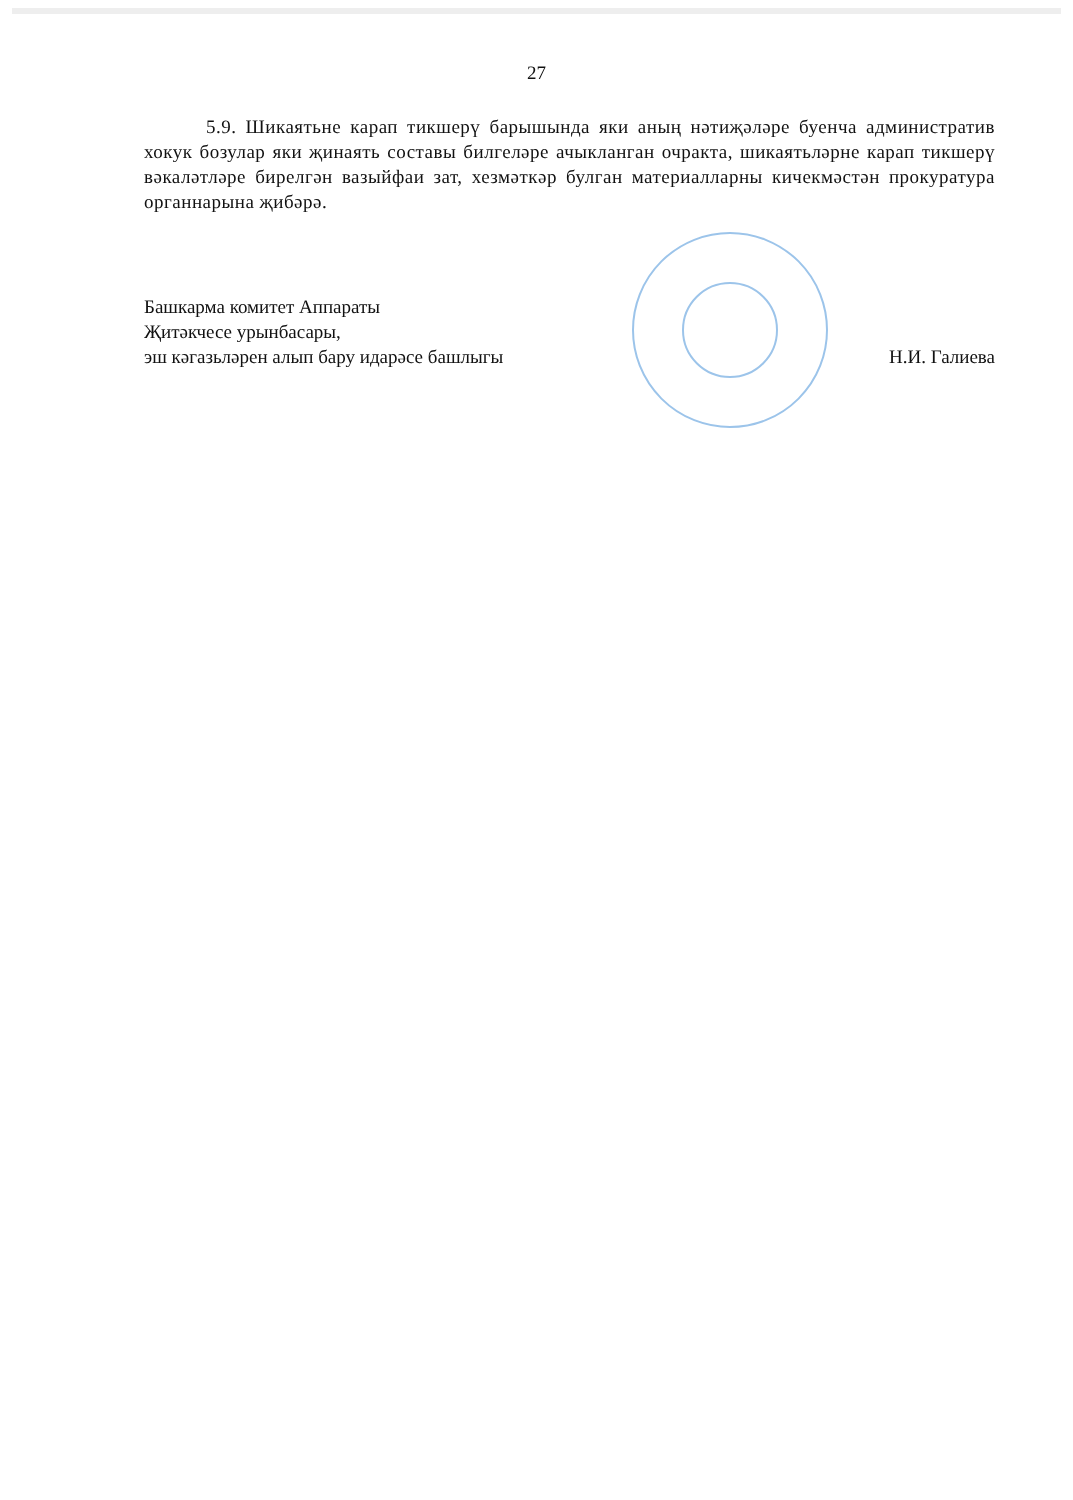27
5.9. Шикаятьне карап тикшерү барышында яки аның нәтиҗәләре буенча административ хокук бозулар яки җинаять составы билгеләре ачыкланган очракта, шикаятьләрне карап тикшерү вәкаләтләре бирелгән вазыйфаи зат, хезмәткәр булган материалларны кичекмәстән прокуратура органнарына җибәрә.
Башкарма комитет Аппараты
Җитәкчесе урынбасары,
эш кәгазьләрен алып бару идарәсе башлыгы
Н.И. Галиева